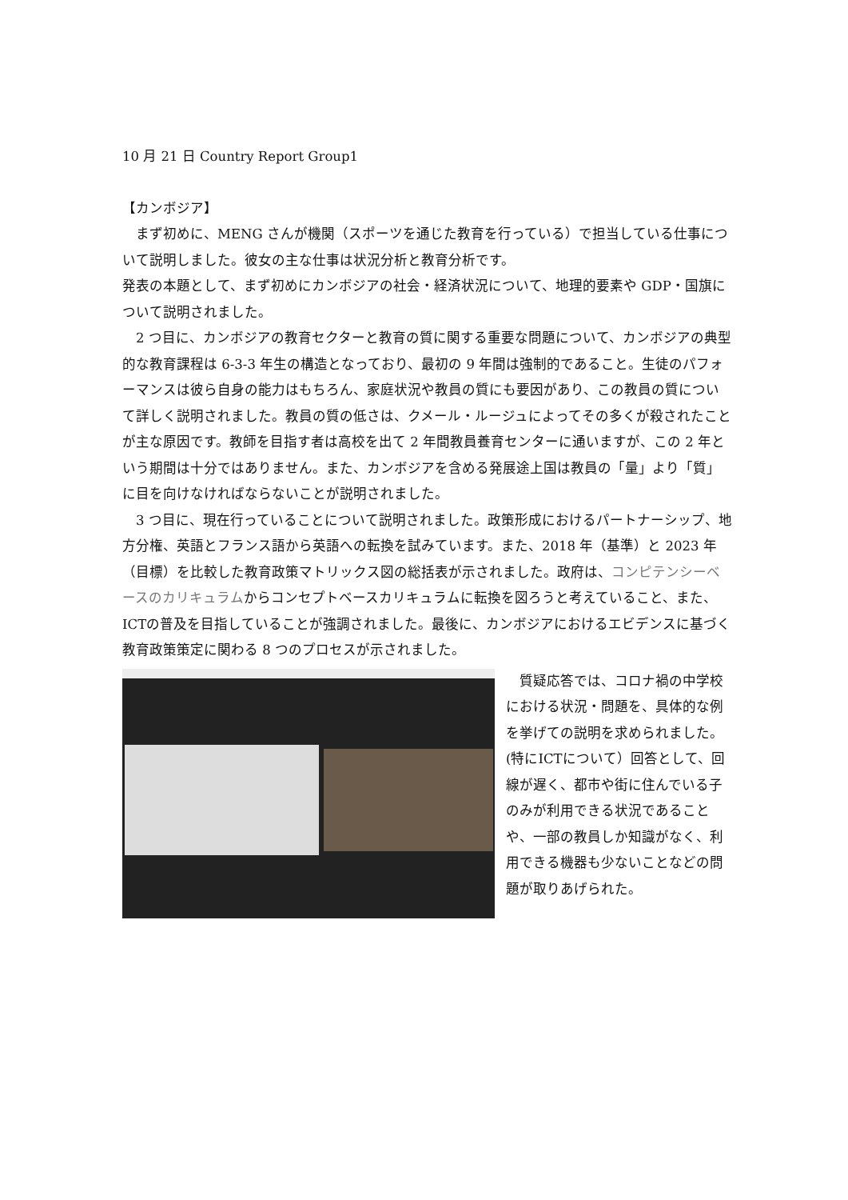10 月 21 日 Country Report Group1
【カンボジア】
　まず初めに、MENG さんが機関（スポーツを通じた教育を行っている）で担当している仕事について説明しました。彼女の主な仕事は状況分析と教育分析です。
発表の本題として、まず初めにカンボジアの社会・経済状況について、地理的要素や GDP・国旗について説明されました。
　2 つ目に、カンボジアの教育セクターと教育の質に関する重要な問題について、カンボジアの典型的な教育課程は 6-3-3 年生の構造となっており、最初の 9 年間は強制的であること。生徒のパフォーマンスは彼ら自身の能力はもちろん、家庭状況や教員の質にも要因があり、この教員の質について詳しく説明されました。教員の質の低さは、クメール・ルージュによってその多くが殺されたことが主な原因です。教師を目指す者は高校を出て 2 年間教員養育センターに通いますが、この 2 年という期間は十分ではありません。また、カンボジアを含める発展途上国は教員の「量」より「質」に目を向けなければならないことが説明されました。
　3 つ目に、現在行っていることについて説明されました。政策形成におけるパートナーシップ、地方分権、英語とフランス語から英語への転換を試みています。また、2018 年（基準）と 2023 年（目標）を比較した教育政策マトリックス図の総括表が示されました。政府は、コンピテンシーベースのカリキュラムからコンセプトベースカリキュラムに転換を図ろうと考えていること、また、ICTの普及を目指していることが強調されました。最後に、カンボジアにおけるエビデンスに基づく教育政策策定に関わる 8 つのプロセスが示されました。
　質疑応答では、コロナ禍の中学校における状況・問題を、具体的な例を挙げての説明を求められました。(特にICTについて）回答として、回線が遅く、都市や街に住んでいる子のみが利用できる状況であることや、一部の教員しか知識がなく、利用できる機器も少ないことなどの問題が取りあげられた。